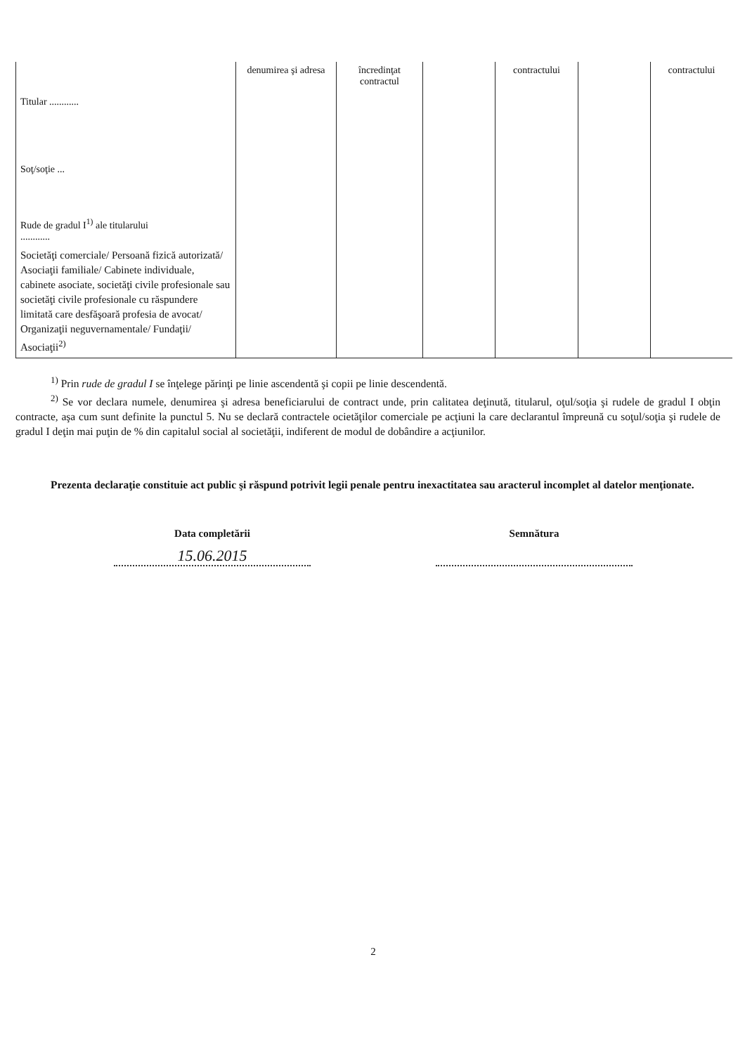| Titular ............ Soţ/soţie ... Rude de gradul I<sup>1)</sup> ale titularului ............ | denumirea şi adresa | încredinţat contractul | | contractului | | contractului |
| Societăţi comerciale/ Persoană fizică autorizată/ Asociaţii familiale/ Cabinete individuale, cabinete asociate, societăţi civile profesionale sau societăţi civile profesionale cu răspundere limitată care desfăşoară profesia de avocat/ Organizaţii neguvernamentale/ Fundaţii/ Asociaţii<sup>2)</sup> | | | | | | |
<sup>1)</sup> Prin rude de gradul I se înţelege părinţi pe linie ascendentă şi copii pe linie descendentă.
<sup>2)</sup> Se vor declara numele, denumirea şi adresa beneficiarului de contract unde, prin calitatea deţinută, titularul, oţul/soţia şi rudele de gradul I obţin contracte, aşa cum sunt definite la punctul 5. Nu se declară contractele ocietăţilor comerciale pe acţiuni la care declarantul împreună cu soţul/soţia şi rudele de gradul I deţin mai puţin de % din capitalul social al societăţii, indiferent de modul de dobândire a acţiunilor.
Prezenta declaraţie constituie act public şi răspund potrivit legii penale pentru inexactitatea sau aracterul incomplet al datelor menţionate.
Data completării
15.06.2015
Semnătura
2